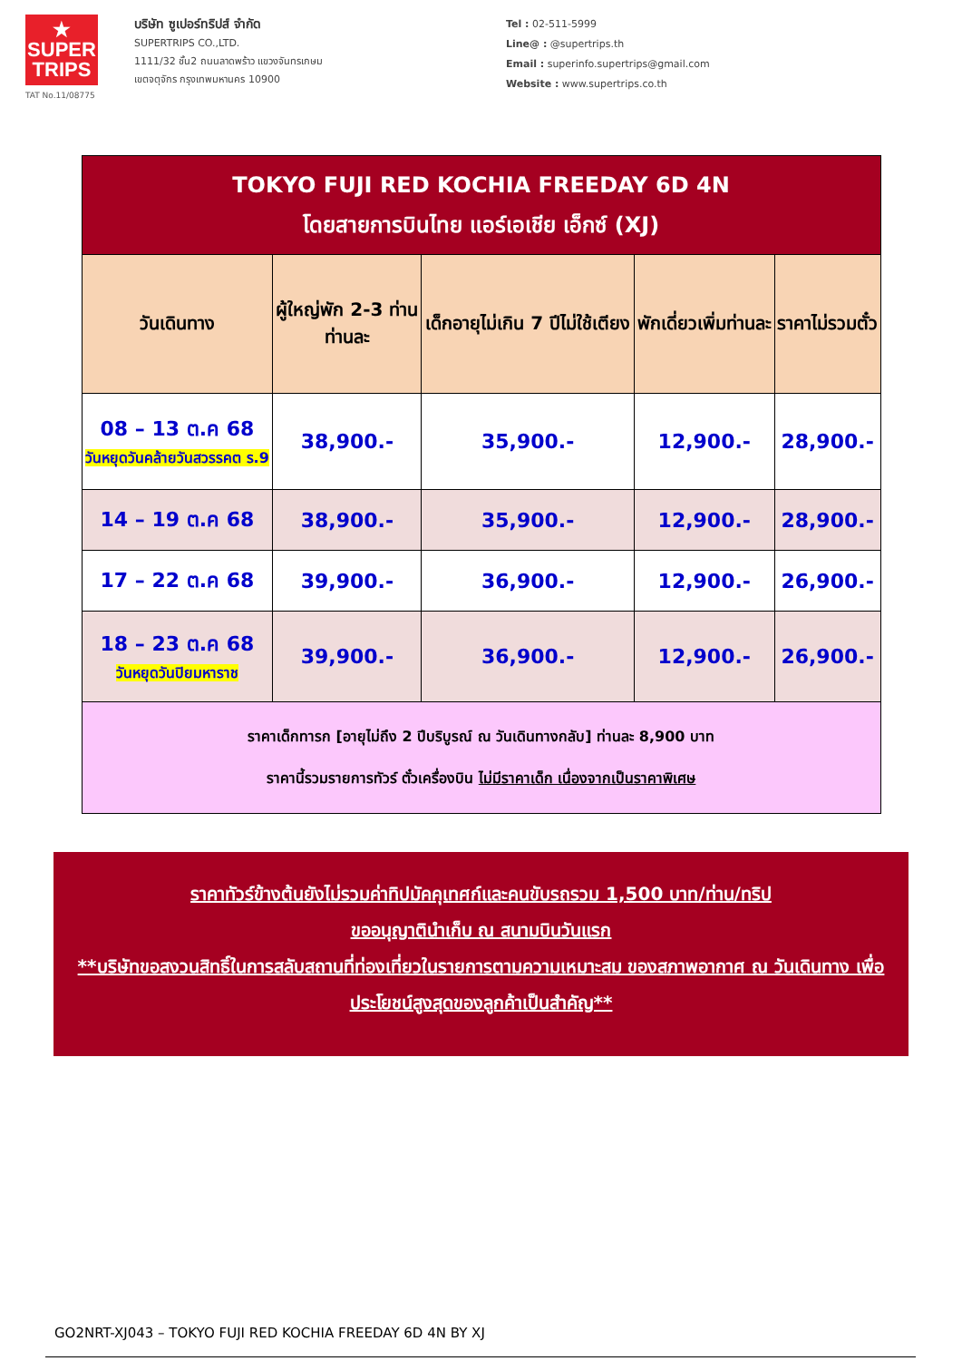★
SUPER
TRIPS
TAT No.11/08775
บริษัท ซูเปอร์ทริปส์ จำกัด
SUPERTRIPS CO.,LTD.
1111/32 ชั้น2 ถนนลาดพร้าว แขวงจันทรเกษม
เขตจตุจักร กรุงเทพมหานคร 10900
Tel : 02-511-5999
Line@ : @supertrips.th
Email : superinfo.supertrips@gmail.com
Website : www.supertrips.co.th
| TOKYO FUJI RED KOCHIA FREEDAY 6D 4N โดยสายการบินไทย แอร์เอเชีย เอ็กซ์ (XJ) | | | | |
| วันเดินทาง | ผู้ใหญ่พัก 2-3 ท่าน ท่านละ | เด็กอายุไม่เกิน 7 ปีไม่ใช้เตียง | พักเดี่ยวเพิ่มท่านละ | ราคาไม่รวมตั๋ว |
| 08 – 13 ต.ค 68 วันหยุดวันคล้ายวันสวรรคต ร.9 | 38,900.- | 35,900.- | 12,900.- | 28,900.- |
| 14 – 19 ต.ค 68 | 38,900.- | 35,900.- | 12,900.- | 28,900.- |
| 17 – 22 ต.ค 68 | 39,900.- | 36,900.- | 12,900.- | 26,900.- |
| 18 – 23 ต.ค 68 วันหยุดวันปิยมหาราช | 39,900.- | 36,900.- | 12,900.- | 26,900.- |
| ราคาเด็กทารก [อายุไม่ถึง 2 ปีบริบูรณ์ ณ วันเดินทางกลับ] ท่านละ 8,900 บาท ราคานี้รวมรายการทัวร์ ตั๋วเครื่องบิน ไม่มีราคาเด็ก เนื่องจากเป็นราคาพิเศษ | | | | |
ราคาทัวร์ข้างต้นยังไม่รวมค่าทิปมัคคุเทศก์และคนขับรถรวม 1,500 บาท/ท่าน/ทริป
ขออนุญาตินำเก็บ ณ สนามบินวันแรก
**บริษัทขอสงวนสิทธิ์ในการสลับสถานที่ท่องเที่ยวในรายการตามความเหมาะสม ของสภาพอากาศ ณ วันเดินทาง เพื่อประโยชน์สูงสุดของลูกค้าเป็นสำคัญ**
GO2NRT-XJ043 – TOKYO FUJI RED KOCHIA FREEDAY 6D 4N BY XJ